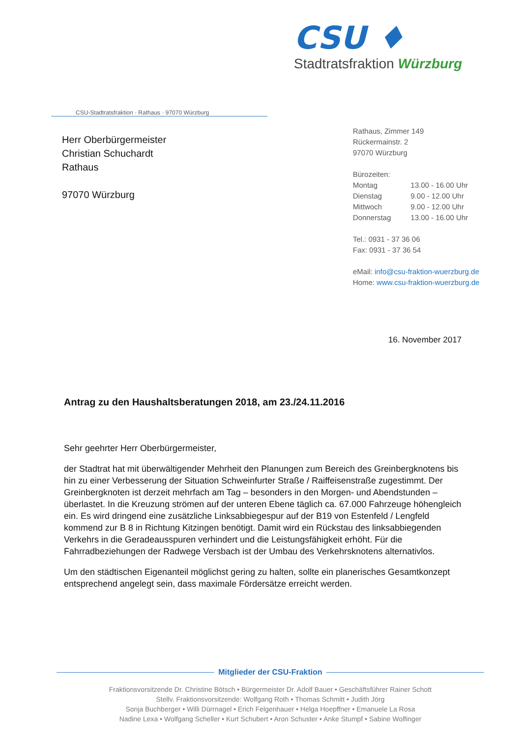CSU ♦
Stadtratsfraktion Würzburg
CSU-Stadtratsfraktion · Rathaus · 97070 Würzburg
Herr Oberbürgermeister
Christian Schuchardt
Rathaus
97070 Würzburg
Rathaus, Zimmer 149
Rückermainstr. 2
97070 Würzburg
Bürozeiten:
| Montag | 13.00 - 16.00 Uhr |
| Dienstag | 9.00 - 12.00 Uhr |
| Mittwoch | 9.00 - 12.00 Uhr |
| Donnerstag | 13.00 - 16.00 Uhr |
Tel.: 0931 - 37 36 06
Fax: 0931 - 37 36 54
eMail: info@csu-fraktion-wuerzburg.de
Home: www.csu-fraktion-wuerzburg.de
16. November 2017
Antrag zu den Haushaltsberatungen 2018, am 23./24.11.2016
Sehr geehrter Herr Oberbürgermeister,
der Stadtrat hat mit überwältigender Mehrheit den Planungen zum Bereich des Greinbergknotens bis hin zu einer Verbesserung der Situation Schweinfurter Straße / Raiffeisenstraße zugestimmt. Der Greinbergknoten ist derzeit mehrfach am Tag – besonders in den Morgen- und Abendstunden – überlastet. In die Kreuzung strömen auf der unteren Ebene täglich ca. 67.000 Fahrzeuge höhengleich ein. Es wird dringend eine zusätzliche Linksabbiegespur auf der B19 von Estenfeld / Lengfeld kommend zur B 8 in Richtung Kitzingen benötigt. Damit wird ein Rückstau des linksabbiegenden Verkehrs in die Geradeausspuren verhindert und die Leistungsfähigkeit erhöht. Für die Fahrradbeziehungen der Radwege Versbach ist der Umbau des Verkehrsknotens alternativlos.
Um den städtischen Eigenanteil möglichst gering zu halten, sollte ein planerisches Gesamtkonzept entsprechend angelegt sein, dass maximale Fördersätze erreicht werden.
Mitglieder der CSU-Fraktion
Fraktionsvorsitzende Dr. Christine Bötsch • Bürgermeister Dr. Adolf Bauer • Geschäftsführer Rainer Schott
Stellv. Fraktionsvorsitzende: Wolfgang Roth • Thomas Schmitt • Judith Jörg
Sonja Buchberger • Willi Dürrnagel • Erich Felgenhauer • Helga Hoepffner • Emanuele La Rosa
Nadine Lexa • Wolfgang Scheller • Kurt Schubert • Aron Schuster • Anke Stumpf • Sabine Wolfinger